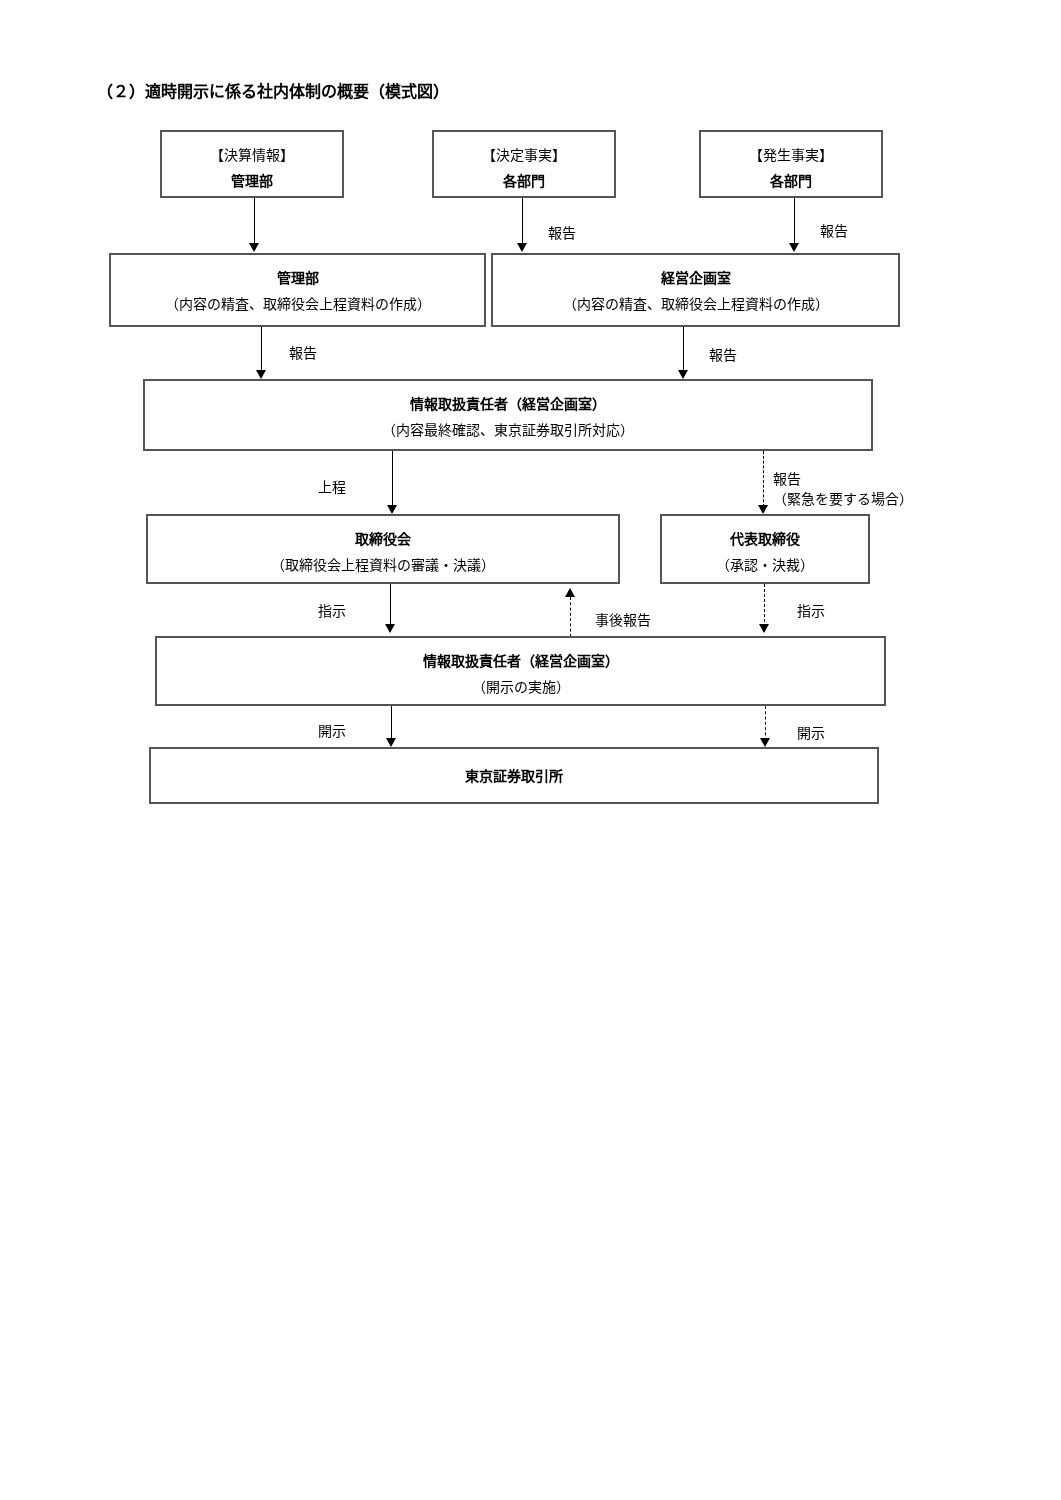（２）適時開示に係る社内体制の概要（模式図）
【決算情報】
管理部
【決定事実】
各部門
【発生事実】
各部門
報告 報告
管理部
（内容の精査、取締役会上程資料の作成）
経営企画室
（内容の精査、取締役会上程資料の作成）
報告 報告
情報取扱責任者（経営企画室）
（内容最終確認、東京証券取引所対応）
上程
報告
（緊急を要する場合）
取締役会
（取締役会上程資料の審議・決議）
代表取締役
（承認・決裁）
指示
事後報告
指示
情報取扱責任者（経営企画室）
（開示の実施）
開示 開示
東京証券取引所